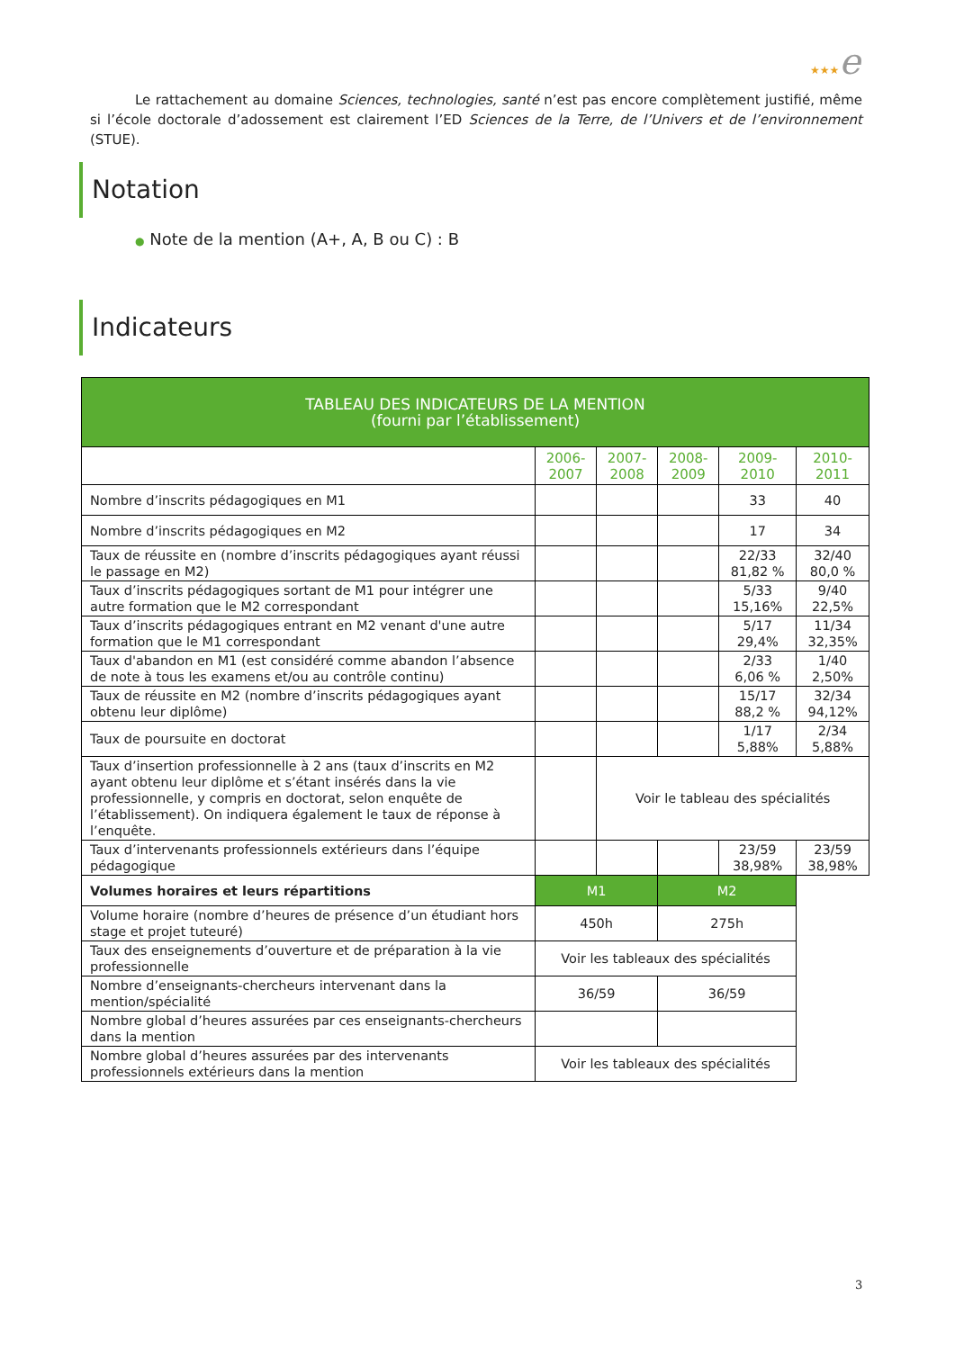★★★e
Le rattachement au domaine Sciences, technologies, santé n’est pas encore complètement justifié, même si l’école doctorale d’adossement est clairement l’ED Sciences de la Terre, de l’Univers et de l’environnement (STUE).
Notation
● Note de la mention (A+, A, B ou C) : B
Indicateurs
| TABLEAU DES INDICATEURS DE LA MENTION (fourni par l’établissement) | | | | | |
| --- | --- | --- | --- | --- | --- |
| | 2006- 2007 | 2007- 2008 | 2008- 2009 | 2009- 2010 | 2010- 2011 |
| Nombre d’inscrits pédagogiques en M1 | | | | 33 | 40 |
| Nombre d’inscrits pédagogiques en M2 | | | | 17 | 34 |
| Taux de réussite en (nombre d’inscrits pédagogiques ayant réussi le passage en M2) | | | | 22/33 81,82 % | 32/40 80,0 % |
| Taux d’inscrits pédagogiques sortant de M1 pour intégrer une autre formation que le M2 correspondant | | | | 5/33 15,16% | 9/40 22,5% |
| Taux d’inscrits pédagogiques entrant en M2 venant d'une autre formation que le M1 correspondant | | | | 5/17 29,4% | 11/34 32,35% |
| Taux d'abandon en M1 (est considéré comme abandon l’absence de note à tous les examens et/ou au contrôle continu) | | | | 2/33 6,06 % | 1/40 2,50% |
| Taux de réussite en M2 (nombre d’inscrits pédagogiques ayant obtenu leur diplôme) | | | | 15/17 88,2 % | 32/34 94,12% |
| Taux de poursuite en doctorat | | | | 1/17 5,88% | 2/34 5,88% |
| Taux d’insertion professionnelle à 2 ans (taux d’inscrits en M2 ayant obtenu leur diplôme et s’étant insérés dans la vie professionnelle, y compris en doctorat, selon enquête de l’établissement). On indiquera également le taux de réponse à l’enquête. | | Voir le tableau des spécialités | | | |
| Taux d’intervenants professionnels extérieurs dans l’équipe pédagogique | | | | 23/59 38,98% | 23/59 38,98% |
| Volumes horaires et leurs répartitions | M1 | | M2 | | |
| Volume horaire (nombre d’heures de présence d’un étudiant hors stage et projet tuteuré) | 450h | | 275h | | |
| Taux des enseignements d’ouverture et de préparation à la vie professionnelle | Voir les tableaux des spécialités | | | | |
| Nombre d’enseignants-chercheurs intervenant dans la mention/spécialité | 36/59 | | 36/59 | | |
| Nombre global d’heures assurées par ces enseignants-chercheurs dans la mention | | | | | |
| Nombre global d’heures assurées par des intervenants professionnels extérieurs dans la mention | Voir les tableaux des spécialités | | | | |
3